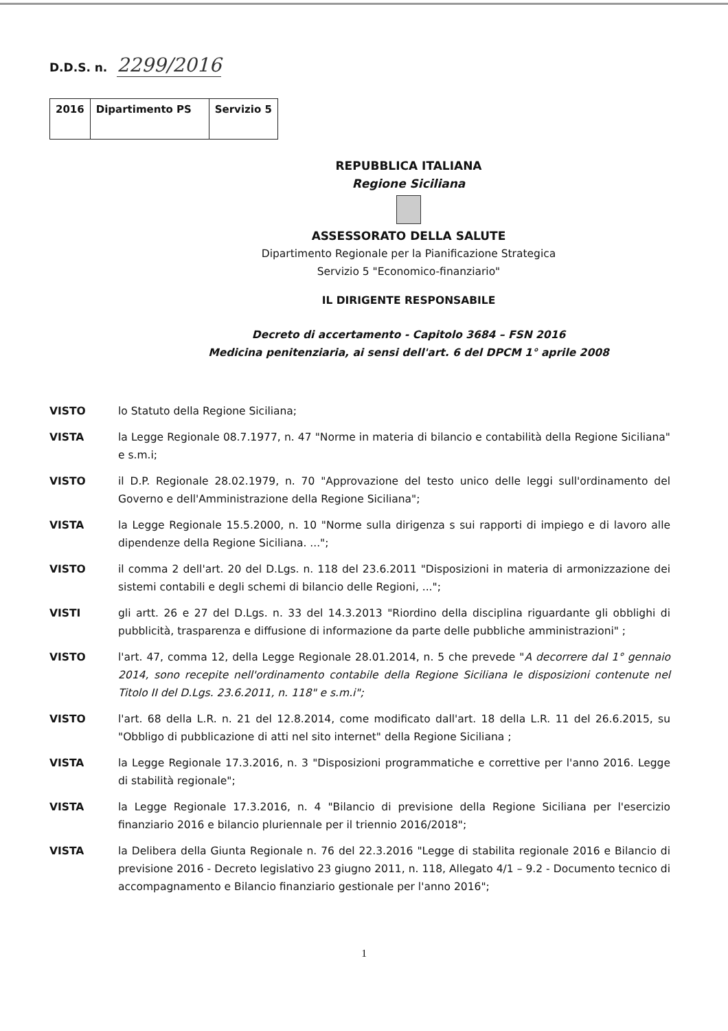D.D.S. n. 2299/2016
| 2016 | Dipartimento PS | Servizio 5 |
REPUBBLICA ITALIANA
Regione Siciliana
ASSESSORATO DELLA SALUTE
Dipartimento Regionale per la Pianificazione Strategica
Servizio 5 "Economico-finanziario"
IL DIRIGENTE RESPONSABILE
Decreto di accertamento - Capitolo 3684 – FSN 2016
Medicina penitenziaria, ai sensi dell'art. 6 del DPCM 1° aprile 2008
VISTO lo Statuto della Regione Siciliana;
VISTA la Legge Regionale 08.7.1977, n. 47 "Norme in materia di bilancio e contabilità della Regione Siciliana" e s.m.i;
VISTO il D.P. Regionale 28.02.1979, n. 70 "Approvazione del testo unico delle leggi sull'ordinamento del Governo e dell'Amministrazione della Regione Siciliana";
VISTA la Legge Regionale 15.5.2000, n. 10 "Norme sulla dirigenza s sui rapporti di impiego e di lavoro alle dipendenze della Regione Siciliana. ...";
VISTO il comma 2 dell'art. 20 del D.Lgs. n. 118 del 23.6.2011 "Disposizioni in materia di armonizzazione dei sistemi contabili e degli schemi di bilancio delle Regioni, ...";
VISTI gli artt. 26 e 27 del D.Lgs. n. 33 del 14.3.2013 "Riordino della disciplina riguardante gli obblighi di pubblicità, trasparenza e diffusione di informazione da parte delle pubbliche amministrazioni" ;
VISTO l'art. 47, comma 12, della Legge Regionale 28.01.2014, n. 5 che prevede "A decorrere dal 1° gennaio 2014, sono recepite nell'ordinamento contabile della Regione Siciliana le disposizioni contenute nel Titolo II del D.Lgs. 23.6.2011, n. 118" e s.m.i";
VISTO l'art. 68 della L.R. n. 21 del 12.8.2014, come modificato dall'art. 18 della L.R. 11 del 26.6.2015, su "Obbligo di pubblicazione di atti nel sito internet" della Regione Siciliana ;
VISTA la Legge Regionale 17.3.2016, n. 3 "Disposizioni programmatiche e correttive per l'anno 2016. Legge di stabilità regionale";
VISTA la Legge Regionale 17.3.2016, n. 4 "Bilancio di previsione della Regione Siciliana per l'esercizio finanziario 2016 e bilancio pluriennale per il triennio 2016/2018";
VISTA la Delibera della Giunta Regionale n. 76 del 22.3.2016 "Legge di stabilita regionale 2016 e Bilancio di previsione 2016 - Decreto legislativo 23 giugno 2011, n. 118, Allegato 4/1 – 9.2 - Documento tecnico di accompagnamento e Bilancio finanziario gestionale per l'anno 2016";
1